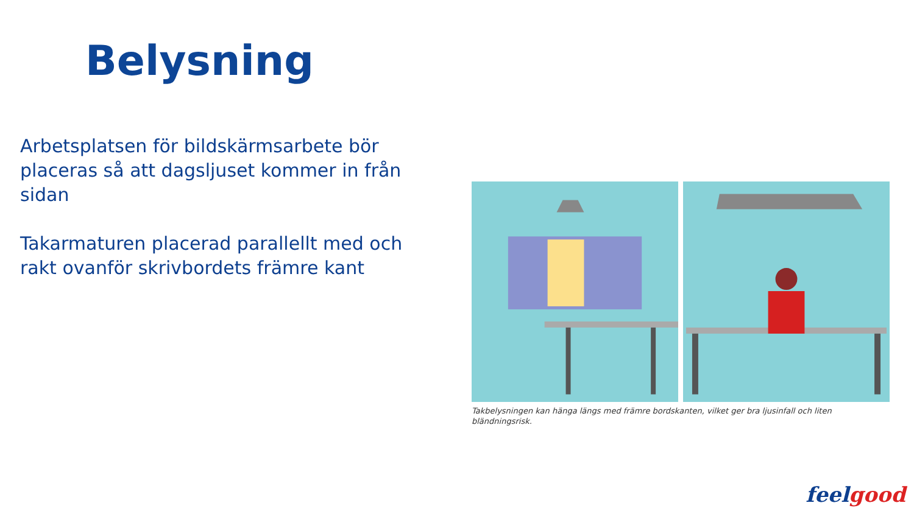Belysning
Arbetsplatsen för bildskärmsarbete bör placeras så att dagsljuset kommer in från sidan
Takarmaturen placerad parallellt med och rakt ovanför skrivbordets främre kant
Takbelysningen kan hänga längs med främre bordskanten, vilket ger bra ljusinfall och liten bländningsrisk.
feel good